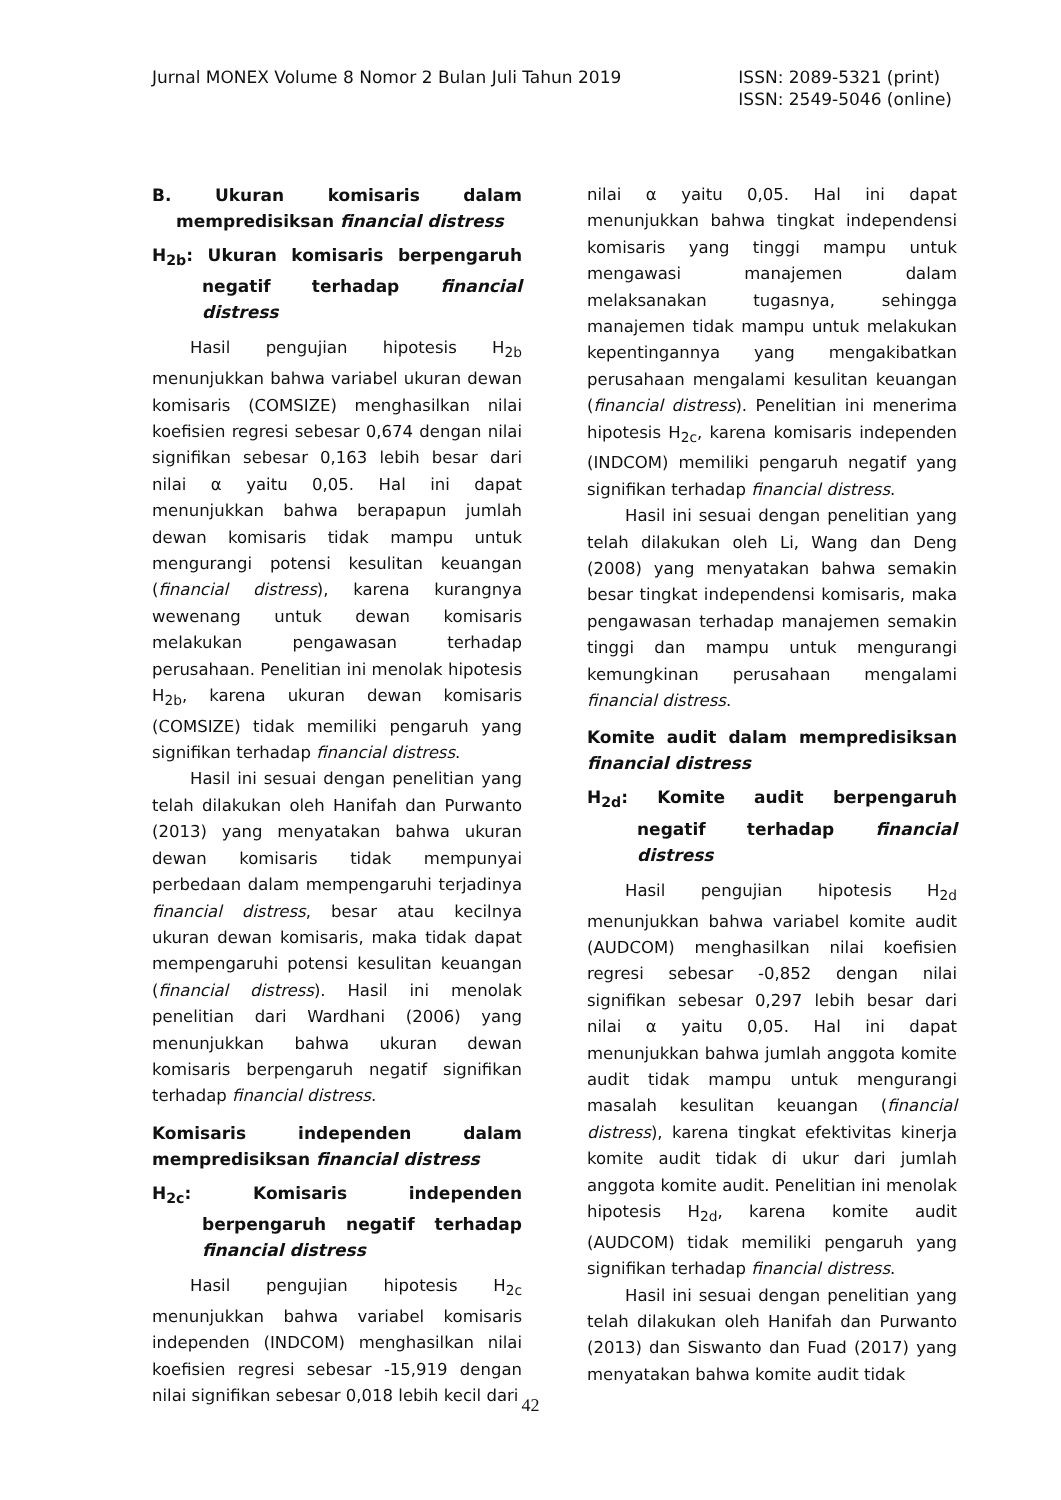Jurnal MONEX Volume 8 Nomor 2 Bulan Juli Tahun 2019
ISSN: 2089-5321 (print)
ISSN: 2549-5046 (online)
B. Ukuran komisaris dalam mempredisiksan financial distress
H<sub>2b</sub>: Ukuran komisaris berpengaruh negatif terhadap financial distress
Hasil pengujian hipotesis H<sub>2b</sub> menunjukkan bahwa variabel ukuran dewan komisaris (COMSIZE) menghasilkan nilai koefisien regresi sebesar 0,674 dengan nilai signifikan sebesar 0,163 lebih besar dari nilai α yaitu 0,05. Hal ini dapat menunjukkan bahwa berapapun jumlah dewan komisaris tidak mampu untuk mengurangi potensi kesulitan keuangan (financial distress), karena kurangnya wewenang untuk dewan komisaris melakukan pengawasan terhadap perusahaan. Penelitian ini menolak hipotesis H<sub>2b</sub>, karena ukuran dewan komisaris (COMSIZE) tidak memiliki pengaruh yang signifikan terhadap financial distress.
Hasil ini sesuai dengan penelitian yang telah dilakukan oleh Hanifah dan Purwanto (2013) yang menyatakan bahwa ukuran dewan komisaris tidak mempunyai perbedaan dalam mempengaruhi terjadinya financial distress, besar atau kecilnya ukuran dewan komisaris, maka tidak dapat mempengaruhi potensi kesulitan keuangan (financial distress). Hasil ini menolak penelitian dari Wardhani (2006) yang menunjukkan bahwa ukuran dewan komisaris berpengaruh negatif signifikan terhadap financial distress.
Komisaris independen dalam mempredisiksan financial distress
H<sub>2c</sub>: Komisaris independen berpengaruh negatif terhadap financial distress
Hasil pengujian hipotesis H<sub>2c</sub> menunjukkan bahwa variabel komisaris independen (INDCOM) menghasilkan nilai koefisien regresi sebesar -15,919 dengan nilai signifikan sebesar 0,018 lebih kecil dari
nilai α yaitu 0,05. Hal ini dapat menunjukkan bahwa tingkat independensi komisaris yang tinggi mampu untuk mengawasi manajemen dalam melaksanakan tugasnya, sehingga manajemen tidak mampu untuk melakukan kepentingannya yang mengakibatkan perusahaan mengalami kesulitan keuangan (financial distress). Penelitian ini menerima hipotesis H<sub>2c</sub>, karena komisaris independen (INDCOM) memiliki pengaruh negatif yang signifikan terhadap financial distress.
Hasil ini sesuai dengan penelitian yang telah dilakukan oleh Li, Wang dan Deng (2008) yang menyatakan bahwa semakin besar tingkat independensi komisaris, maka pengawasan terhadap manajemen semakin tinggi dan mampu untuk mengurangi kemungkinan perusahaan mengalami financial distress.
Komite audit dalam mempredisiksan financial distress
H<sub>2d</sub>: Komite audit berpengaruh negatif terhadap financial distress
Hasil pengujian hipotesis H<sub>2d</sub> menunjukkan bahwa variabel komite audit (AUDCOM) menghasilkan nilai koefisien regresi sebesar -0,852 dengan nilai signifikan sebesar 0,297 lebih besar dari nilai α yaitu 0,05. Hal ini dapat menunjukkan bahwa jumlah anggota komite audit tidak mampu untuk mengurangi masalah kesulitan keuangan (financial distress), karena tingkat efektivitas kinerja komite audit tidak di ukur dari jumlah anggota komite audit. Penelitian ini menolak hipotesis H<sub>2d</sub>, karena komite audit (AUDCOM) tidak memiliki pengaruh yang signifikan terhadap financial distress.
Hasil ini sesuai dengan penelitian yang telah dilakukan oleh Hanifah dan Purwanto (2013) dan Siswanto dan Fuad (2017) yang menyatakan bahwa komite audit tidak
42